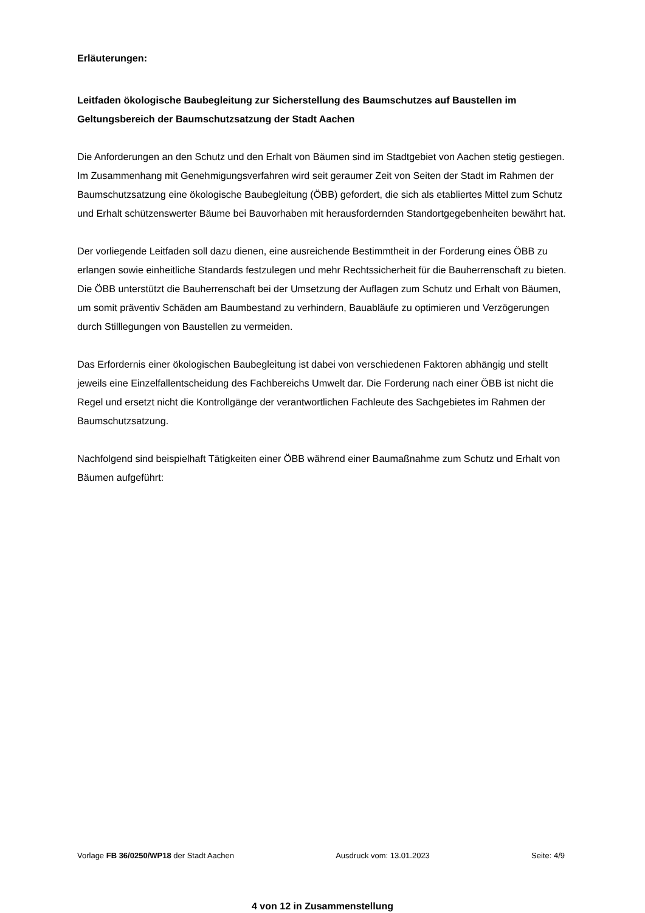Erläuterungen:
Leitfaden ökologische Baubegleitung zur Sicherstellung des Baumschutzes auf Baustellen im Geltungsbereich der Baumschutzsatzung der Stadt Aachen
Die Anforderungen an den Schutz und den Erhalt von Bäumen sind im Stadtgebiet von Aachen stetig gestiegen. Im Zusammenhang mit Genehmigungsverfahren wird seit geraumer Zeit von Seiten der Stadt im Rahmen der Baumschutzsatzung eine ökologische Baubegleitung (ÖBB) gefordert, die sich als etabliertes Mittel zum Schutz und Erhalt schützenswerter Bäume bei Bauvorhaben mit herausfordernden Standortgegebenheiten bewährt hat.
Der vorliegende Leitfaden soll dazu dienen, eine ausreichende Bestimmtheit in der Forderung eines ÖBB zu erlangen sowie einheitliche Standards festzulegen und mehr Rechtssicherheit für die Bauherrenschaft zu bieten. Die ÖBB unterstützt die Bauherrenschaft bei der Umsetzung der Auflagen zum Schutz und Erhalt von Bäumen, um somit präventiv Schäden am Baumbestand zu verhindern, Bauabläufe zu optimieren und Verzögerungen durch Stilllegungen von Baustellen zu vermeiden.
Das Erfordernis einer ökologischen Baubegleitung ist dabei von verschiedenen Faktoren abhängig und stellt jeweils eine Einzelfallentscheidung des Fachbereichs Umwelt dar. Die Forderung nach einer ÖBB ist nicht die Regel und ersetzt nicht die Kontrollgänge der verantwortlichen Fachleute des Sachgebietes im Rahmen der Baumschutzsatzung.
Nachfolgend sind beispielhaft Tätigkeiten einer ÖBB während einer Baumaßnahme zum Schutz und Erhalt von Bäumen aufgeführt:
Vorlage FB 36/0250/WP18 der Stadt Aachen Ausdruck vom: 13.01.2023 Seite: 4/9
4 von 12 in Zusammenstellung